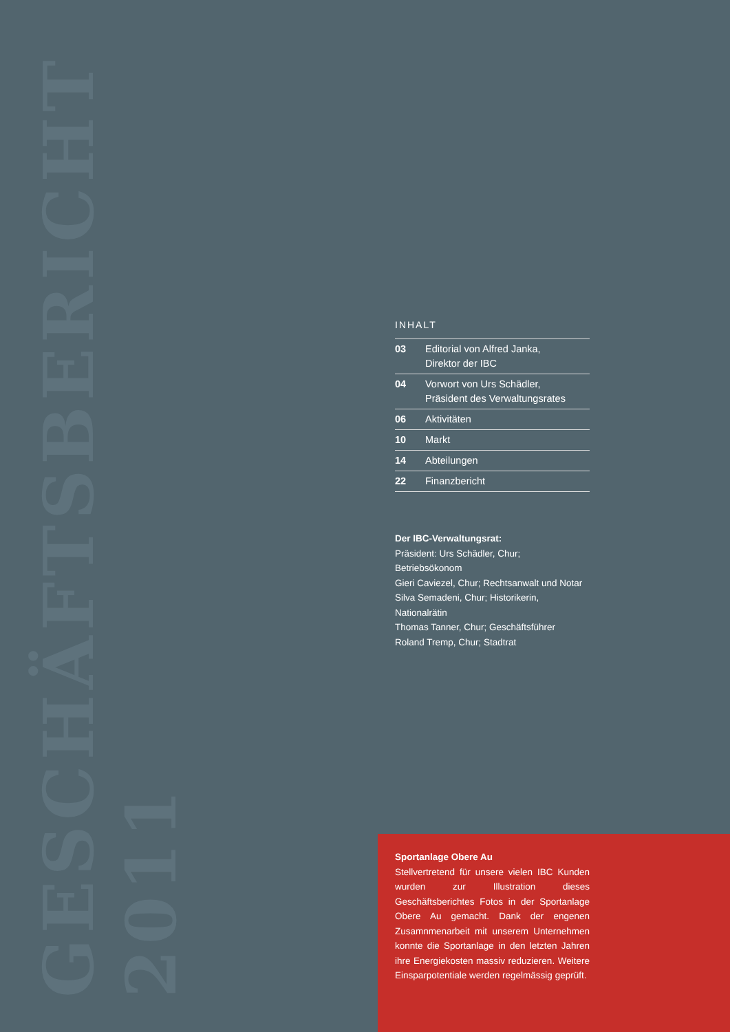GESCHÄFTSBERICHT 2011
INHALT
| 03 | Editorial von Alfred Janka, Direktor der IBC |
| 04 | Vorwort von Urs Schädler, Präsident des Verwaltungsrates |
| 06 | Aktivitäten |
| 10 | Markt |
| 14 | Abteilungen |
| 22 | Finanzbericht |
Der IBC-Verwaltungsrat:
Präsident: Urs Schädler, Chur; Betriebsökonom
Gieri Caviezel, Chur; Rechtsanwalt und Notar
Silva Semadeni, Chur; Historikerin, Nationalrätin
Thomas Tanner, Chur; Geschäftsführer
Roland Tremp, Chur; Stadtrat
Sportanlage Obere Au
Stellvertretend für unsere vielen IBC Kunden wurden zur Illustration dieses Geschäftsberichtes Fotos in der Sportanlage Obere Au gemacht. Dank der engenen Zusamnmenarbeit mit unserem Unternehmen konnte die Sportanlage in den letzten Jahren ihre Energiekosten massiv reduzieren. Weitere Einsparpotentiale werden regelmässig geprüft.